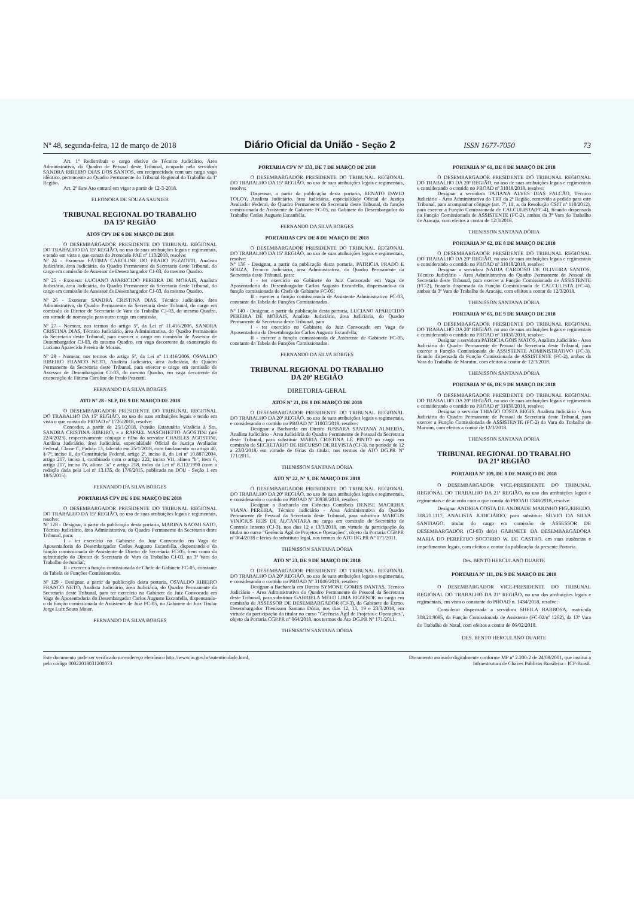Nº 48, segunda-feira, 12 de março de 2018 Diário Oficial da União - Seção 2 ISSN 1677-7050 73
Art. 1º Redistribuir o cargo efetivo de Técnico Judiciário, Área Administrativa, do Quadro de Pessoal deste Tribunal, ocupado pela servidora SANDRA RIBEIRO DIAS DOS SANTOS, em reciprocidade com um cargo vago idêntico, pertencente ao Quadro Permanente do Tribunal Regional do Trabalho da 1ª Região.
Art. 2º Este Ato entrará em vigor a partir de 12-3-2018.
ELEONORA DE SOUZA SAUNIER
TRIBUNAL REGIONAL DO TRABALHO
DA 15ª REGIÃO
ATOS CPV DE 6 DE MARÇO DE 2018
O DESEMBARGADOR PRESIDENTE DO TRIBUNAL REGIONAL DO TRABALHO DA 15ª REGIÃO, no uso de suas atribuições legais e regimentais, e tendo em vista o que consta do Protocolo PAE nº 113/2018, resolve:
Nº 24 - Exonerar FÁTIMA CAROLINE DO PRADO PEZZOTTI, Analista Judiciário, área Judiciária, do Quadro Permanente da Secretaria deste Tribunal, do cargo em comissão de Assessor de Desembargador CJ-03, do mesmo Quadro.
Nº 25 - Exonerar LUCIANO APARECIDO PEREIRA DE MORAIS, Analista Judiciário, área Judiciária, do Quadro Permanente da Secretaria deste Tribunal, do cargo em comissão de Assessor de Desembargador CJ-03, do mesmo Quadro.
Nº 26 - Exonerar SANDRA CRISTINA DIAS, Técnico Judiciário, área Administrativa, do Quadro Permanente da Secretaria deste Tribunal, do cargo em comissão de Diretor de Secretaria de Vara do Trabalho CJ-03, do mesmo Quadro, em virtude de nomeação para outro cargo em comissão.
Nº 27 - Nomear, nos termos do artigo 5º, da Lei nº 11.416/2006, SANDRA CRISTINA DIAS, Técnico Judiciário, área Administrativa, do Quadro Permanente da Secretaria deste Tribunal, para exercer o cargo em comissão de Assessor de Desembargador CJ-03, do mesmo Quadro, em vaga decorrente da exoneração de Luciano Aparecido Pereira de Morais.
Nº 28 - Nomear, nos termos do artigo 5º, da Lei nº 11.416/2006, OSVALDO RIBEIRO FRANCO NETO, Analista Judiciário, área Judiciária, do Quadro Permanente da Secretaria deste Tribunal, para exercer o cargo em comissão de Assessor de Desembargador CJ-03, do mesmo Quadro, em vaga decorrente da exoneração de Fátima Caroline do Prado Pezzotti.
FERNANDO DA SILVA BORGES
ATO Nº 28 - SLP, DE 9 DE MARÇO DE 2018
O DESEMBARGADOR PRESIDENTE DO TRIBUNAL REGIONAL DO TRABALHO DA 15ª REGIÃO, no uso de suas atribuições legais e tendo em vista o que consta do PROAD nº 1726/2018, resolve:
Conceder, a partir de 25/1/2018, Pensão Estatutária Vitalícia à Sra. SANDRA CRISTINA RIBEIRO, e a RAFAEL MASCHIETTO AGOSTINI (até 22/4/2023), respectivamente cônjuge e filho do servidor CHARLES AGOSTINI, Analista Judiciário, área Judiciária, especialidade Oficial de Justiça Avaliador Federal, Classe C, Padrão 13, falecido em 25/1/2018, com fundamento no artigo 40, § 7º, inciso II, da Constituição Federal, artigo 2º, inciso II, da Lei nº 10.887/2004, artigo 217, inciso I, combinado com o artigo 222, inciso VII, alínea "b", item 6, artigo 217, inciso IV, alínea "a" e artigo 218, todos da Lei nº 8.112/1990 (com a redação dada pela Lei nº 13.135, de 17/6/2015, publicada no DOU - Seção 1 em 18/6/2015).
FERNANDO DA SILVA BORGES
PORTARIAS CPV DE 6 DE MARÇO DE 2018
O DESEMBARGADOR PRESIDENTE DO TRIBUNAL REGIONAL DO TRABALHO DA 15ª REGIÃO, no uso de suas atribuições legais e regimentais, resolve:
Nº 128 - Designar, a partir da publicação desta portaria, MARINA NAOMI SATO, Técnico Judiciário, área Administrativa, do Quadro Permanente da Secretaria deste Tribunal, para:
I - ter exercício no Gabinete do Juiz Convocado em Vaga de Aposentadoria do Desembargador Carlos Augusto Escanfella, dispensando-a da função comissionada de Assistente de Diretor de Secretaria FC-05, bem como da substituição do Diretor de Secretaria de Vara do Trabalho CJ-03, na 3ª Vara do Trabalho de Jundiaí;
II - exercer a função comissionada de Chefe de Gabinete FC-05, constante da Tabela de Funções Comissionadas.
Nº 129 - Designar, a partir da publicação desta portaria, OSVALDO RIBEIRO FRANCO NETO, Analista Judiciário, área Judiciária, do Quadro Permanente da Secretaria deste Tribunal, para ter exercício no Gabinete do Juiz Convocado em Vaga de Aposentadoria do Desembargador Carlos Augusto Escanfella, dispensando-o da função comissionada de Assistente de Juiz FC-05, no Gabinete do Juiz Titular Jorge Luiz Souto Maior.
FERNANDO DA SILVA BORGES
PORTARIA CPV Nº 133, DE 7 DE MARÇO DE 2018
O DESEMBARGADOR PRESIDENTE DO TRIBUNAL REGIONAL DO TRABALHO DA 15ª REGIÃO, no uso de suas atribuições legais e regimentais, resolve:
Dispensar, a partir da publicação desta portaria, RENATO DAVID TOLOY, Analista Judiciário, área Judiciária, especialidade Oficial de Justiça Avaliador Federal, do Quadro Permanente da Secretaria deste Tribunal, da função comissionada de Assistente de Gabinete FC-05, no Gabinete do Desembargador do Trabalho Carlos Augusto Escanfella.
FERNANDO DA SILVA BORGES
PORTARIAS CPV DE 8 DE MARÇO DE 2018
O DESEMBARGADOR PRESIDENTE DO TRIBUNAL REGIONAL DO TRABALHO DA 15ª REGIÃO, no uso de suas atribuições legais e regimentais, resolve:
Nº 136 - Designar, a partir da publicação desta portaria, PATRICIA PRADO E SOUZA, Técnico Judiciário, área Administrativa, do Quadro Permanente da Secretaria deste Tribunal, para:
I - ter exercício no Gabinete do Juiz Convocado em Vaga de Aposentadoria do Desembargador Carlos Augusto Escanfella, dispensando-a da função comissionada de Chefe de Gabinete FC-05;
II - exercer a função comissionada de Assistente Administrativo FC-03, constante da Tabela de Funções Comissionadas.
Nº 140 - Designar, a partir da publicação desta portaria, LUCIANO APARECIDO PEREIRA DE MORAIS, Analista Judiciário, área Judiciária, do Quadro Permanente da Secretaria deste Tribunal, para
I - ter exercício no Gabinete do Juiz Convocado em Vaga de Aposentadoria do Desembargador Carlos Augusto Escanfella;
II - exercer a função comissionada de Assistente de Gabinete FC-05, constante da Tabela de Funções Comissionadas.
FERNANDO DA SILVA BORGES
TRIBUNAL REGIONAL DO TRABALHO
DA 20ª REGIÃO
DIRETORIA-GERAL
ATOS Nº 21, DE 8 DE MARÇO DE 2018
O DESEMBARGADOR PRESIDENTE DO TRIBUNAL REGIONAL DO TRABALHO DA 20ª REGIÃO, no uso de suas atribuições legais e regimentais, e considerando o contido no PROAD Nº 31007/2018, resolve:
Designar a Bacharela em Direito JUSSARA SANTANA ALMEIDA, Analista Judiciário - Área Judiciária do Quadro Permanente de Pessoal da Secretaria deste Tribunal, para substituir MARIA CRISTINA LÉ PINTO no cargo em comissão de SECRETÁRIO DE RECURSO DE REVISTA (CJ-3), no período de 12 a 23/3/2018, em virtude de férias da titular, nos termos do ATO DG.PR Nº 171/2011.
THENISSON SANTANA DÓRIA
ATO Nº 22, Nº 9, DE MARÇO DE 2018
O DESEMBARGADOR PRESIDENTE DO TRIBUNAL REGIONAL DO TRABALHO DA 20ª REGIÃO, no uso de suas atribuições legais e regimentais, e considerando o contido no PROAD Nº 30938/2018, resolve:
Designar a Bacharela em Ciências Contábeis DENISE MACIEIRA VIANA PEREIRA, Técnico Judiciário - Área Administrativa do Quadro Permanente de Pessoal da Secretaria deste Tribunal, para substituir MARCUS VINÍCIUS REIS DE ALCANTARA no cargo em comissão de Secretário de Controle Interno (CJ-3), nos dias 12 e 13/3/2018, em virtude da participação do titular no curso "Gerência Ágil de Projetos e Operações", objeto da Portaria CGP.PR nº 064/2018 e férias do substituto legal, nos termos do ATO DG.PR Nº 171/2011.
THENISSON SANTANA DÓRIA
ATO Nº 23, DE 9 DE MARÇO DE 2018
O DESEMBARGADOR PRESIDENTE DO TRIBUNAL REGIONAL DO TRABALHO DA 20ª REGIÃO, no uso de suas atribuições legais e regimentais, e considerando o contido no PROAD Nº 31046/2018, resolve:
Designar a Bacharela em Direito SYMONE GOMES DANTAS, Técnico Judiciário - Área Administrativa do Quadro Permanente de Pessoal da Secretaria deste Tribunal, para substituir GABRIELA MELO LIMA REZENDE no cargo em comissão de ASSESSOR DE DESEMBARGADOR (CJ-3), do Gabinete do Exmo. Desembargador Thenisson Santana Dória, nos dias 12, 13, 19 e 23/3/2018, em virtude da participação da titular no curso "Gerência Ágil de Projetos e Operações", objeto da Portaria CGP.PR nº 064/2018, nos termos do Ato DG.PR Nº 171/2011.
THENISSON SANTANA DÓRIA
PORTARIA Nº 61, DE 8 DE MARÇO DE 2018
O DESEMBARGADOR PRESIDENTE DO TRIBUNAL REGIONAL DO TRABALHO DA 20ª REGIÃO, no uso de suas atribuições legais e regimentais e considerando o contido no PROAD nº 31018/2018, resolve:
Designar a servidora TATIANA ALVES DIAS FALCÃO, Técnico Judiciário - Área Administrativa do TRT da 2ª Região, removida a pedido para este Tribunal, para acompanhar cônjuge (art. 7º, III, a, da Resolução CSJT nº 110/2012), para exercer a Função Comissionada de CALCULISTA(FC-4), ficando dispensada da Função Comissionada de ASSISTENTE (FC-2), ambas da 3ª Vara do Trabalho de Aracaju, com efeitos a contar de 12/3/2018.
THENISSON SANTANA DÓRIA
PORTARIA Nº 62, DE 8 DE MARÇO DE 2018
O DESEMBARGADOR PRESIDENTE DO TRIBUNAL REGIONAL DO TRABALHO DA 20ª REGIÃO, no uso de suas atribuições legais e regimentais e considerando o contido no PROAD nº 31018/2018, resolve:
Designar a servidora NADJA CARDOSO DE OLIVEIRA SANTOS, Técnico Judiciário - Área Administrativa do Quadro Permanente de Pessoal da Secretaria deste Tribunal, para exercer a Função Comissionada de ASSISTENTE (FC-2), ficando dispensada da Função Comissionada de CALCULISTA (FC-4), ambas da 3ª Vara do Trabalho de Aracaju, com efeitos a contar de 12/3/2018.
THENISSON SANTANA DÓRIA
PORTARIA Nº 65, DE 9 DE MARÇO DE 2018
O DESEMBARGADOR PRESIDENTE DO TRIBUNAL REGIONAL DO TRABALHO DA 20ª REGIÃO, no uso de suas atribuições legais e regimentais e considerando o contido no PROAD nº 31030/2018, resolve:
Designar a servidora PATRICIA GOIS MATOS, Analista Judiciário - Área Judiciária do Quadro Permanente de Pessoal da Secretaria deste Tribunal, para exercer a Função Comissionada de ASSISTENTE ADMINISTRATIVO (FC-3), ficando dispensada da Função Comissionada de ASSISTENTE (FC-2), ambas da Vara do Trabalho de Maruim, com efeitos a contar de 12/3/2018.
THENISSON SANTANA DÓRIA
PORTARIA Nº 66, DE 9 DE MARÇO DE 2018
O DESEMBARGADOR PRESIDENTE DO TRIBUNAL REGIONAL DO TRABALHO DA 20ª REGIÃO, no uso de suas atribuições legais e regimentais e considerando o contido no PROAD nº 31030/2018, resolve:
Designar o servidor THIAGO COSTA REGIS, Analista Judiciário - Área Judiciária do Quadro Permanente de Pessoal da Secretaria deste Tribunal, para exercer a Função Comissionada de ASSISTENTE (FC-2) da Vara do Trabalho de Maruim, com efeitos a contar de 12/3/2018.
THENISSON SANTANA DÓRIA
TRIBUNAL REGIONAL DO TRABALHO
DA 21ª REGIÃO
PORTARIA Nº 109, DE 8 DE MARÇO DE 2018
O DESEMBARGADOR VICE-PRESIDENTE DO TRIBUNAL REGIONAL DO TRABALHO DA 21ª REGIÃO, no uso das atribuições legais e regimentais e de acordo com o que consta do PROAD 1348/2018, resolve:
Designar ANDREA COSTA DE ANDRADE MARINHO FIGUEIREDO, 308.21.1117, ANALISTA JUDICIÁRIO, para substituir SÍLVIO DA SILVA SANTIAGO, titular do cargo em comissão de ASSESSOR DE DESEMBARGADOR (CJ-03) do(a) GABINETE DA DESEMBARGADORA MARIA DO PERPÉTUO SOCORRO W. DE CASTRO, em suas ausências e impedimentos legais, com efeitos a contar da publicação da presente Portaria.
Des. BENTO HERCULANO DUARTE
PORTARIA Nº 111, DE 9 DE MARÇO DE 2018
O DESEMBARGADOR VICE-PRESIDENTE DO TRIBUNAL REGIONAL DO TRABALHO DA 21ª REGIÃO, no uso das atribuições legais e regimentais, em vista o constante do PROAD n. 1434/2018, resolve:
Considerar dispensada a servidora SHEILA BARBOSA, matrícula 308.21.9085, da Função Comissionada de Assistente (FC-02/nº 1262), da 13ª Vara do Trabalho de Natal, com efeitos a contar de 06/02/2018.
DES. BENTO HERCULANO DUARTE
Este documento pode ser verificado no endereço eletrônico http://www.in.gov.br/autenticidade.html,
pelo código 00022018031200073 Documento assinado digitalmente conforme MP nº 2.200-2 de 24/08/2001, que institui a
Infraestrutura de Chaves Públicas Brasileira - ICP-Brasil.